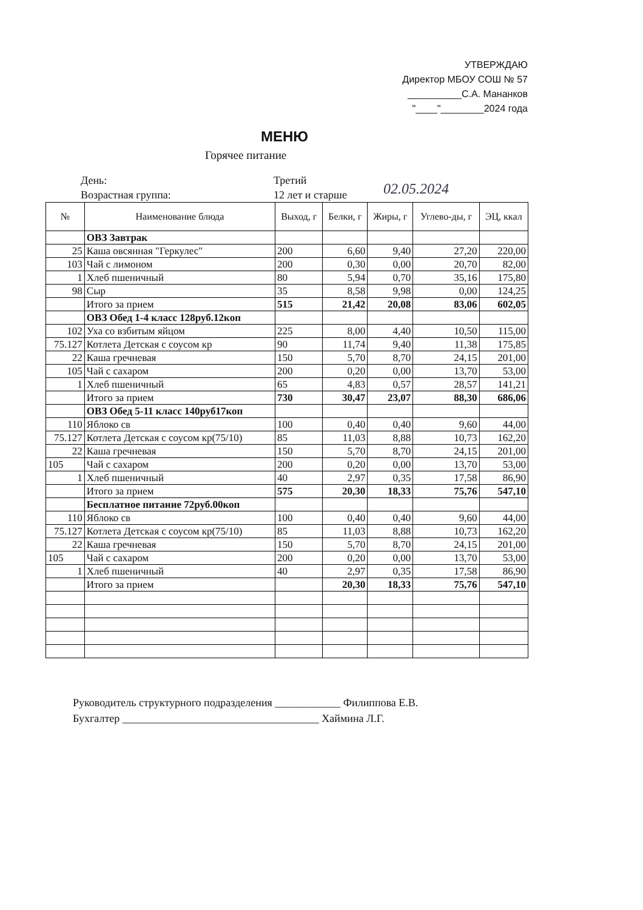УТВЕРЖДАЮ
Директор МБОУ СОШ № 57
__________С.А. Мананков
"____"________2024 года
МЕНЮ
Горячее питание
День:
Возрастная группа:
Третий
12 лет и старше
02.05.2024
| № | Наименование блюда | Выход, г | Белки, г | Жиры, г | Углево-ды, г | ЭЦ, ккал |
| --- | --- | --- | --- | --- | --- | --- |
| | ОВЗ Завтрак | | | | | |
| 25 | Каша овсянная "Геркулес" | 200 | 6,60 | 9,40 | 27,20 | 220,00 |
| 103 | Чай с лимоном | 200 | 0,30 | 0,00 | 20,70 | 82,00 |
| 1 | Хлеб пшеничный | 80 | 5,94 | 0,70 | 35,16 | 175,80 |
| 98 | Сыр | 35 | 8,58 | 9,98 | 0,00 | 124,25 |
| | Итого за прием | 515 | 21,42 | 20,08 | 83,06 | 602,05 |
| | ОВЗ Обед 1-4 класс 128руб.12коп | | | | | |
| 102 | Уха со взбитым яйцом | 225 | 8,00 | 4,40 | 10,50 | 115,00 |
| 75.127 | Котлета Детская с соусом кр | 90 | 11,74 | 9,40 | 11,38 | 175,85 |
| 22 | Каша гречневая | 150 | 5,70 | 8,70 | 24,15 | 201,00 |
| 105 | Чай с сахаром | 200 | 0,20 | 0,00 | 13,70 | 53,00 |
| 1 | Хлеб пшеничный | 65 | 4,83 | 0,57 | 28,57 | 141,21 |
| | Итого за прием | 730 | 30,47 | 23,07 | 88,30 | 686,06 |
| | ОВЗ Обед 5-11 класс 140руб17коп | | | | | |
| 110 | Яблоко св | 100 | 0,40 | 0,40 | 9,60 | 44,00 |
| 75.127 | Котлета Детская с соусом кр(75/10) | 85 | 11,03 | 8,88 | 10,73 | 162,20 |
| 22 | Каша гречневая | 150 | 5,70 | 8,70 | 24,15 | 201,00 |
| 105 | Чай с сахаром | 200 | 0,20 | 0,00 | 13,70 | 53,00 |
| 1 | Хлеб пшеничный | 40 | 2,97 | 0,35 | 17,58 | 86,90 |
| | Итого за прием | 575 | 20,30 | 18,33 | 75,76 | 547,10 |
| | Бесплатное питание 72руб.00коп | | | | | |
| 110 | Яблоко св | 100 | 0,40 | 0,40 | 9,60 | 44,00 |
| 75.127 | Котлета Детская с соусом кр(75/10) | 85 | 11,03 | 8,88 | 10,73 | 162,20 |
| 22 | Каша гречневая | 150 | 5,70 | 8,70 | 24,15 | 201,00 |
| 105 | Чай с сахаром | 200 | 0,20 | 0,00 | 13,70 | 53,00 |
| 1 | Хлеб пшеничный | 40 | 2,97 | 0,35 | 17,58 | 86,90 |
| | Итого за прием | | 20,30 | 18,33 | 75,76 | 547,10 |
Руководитель структурного подразделения ____________ Филиппова Е.В.
Бухгалтер ____________________________________ Хаймина Л.Г.